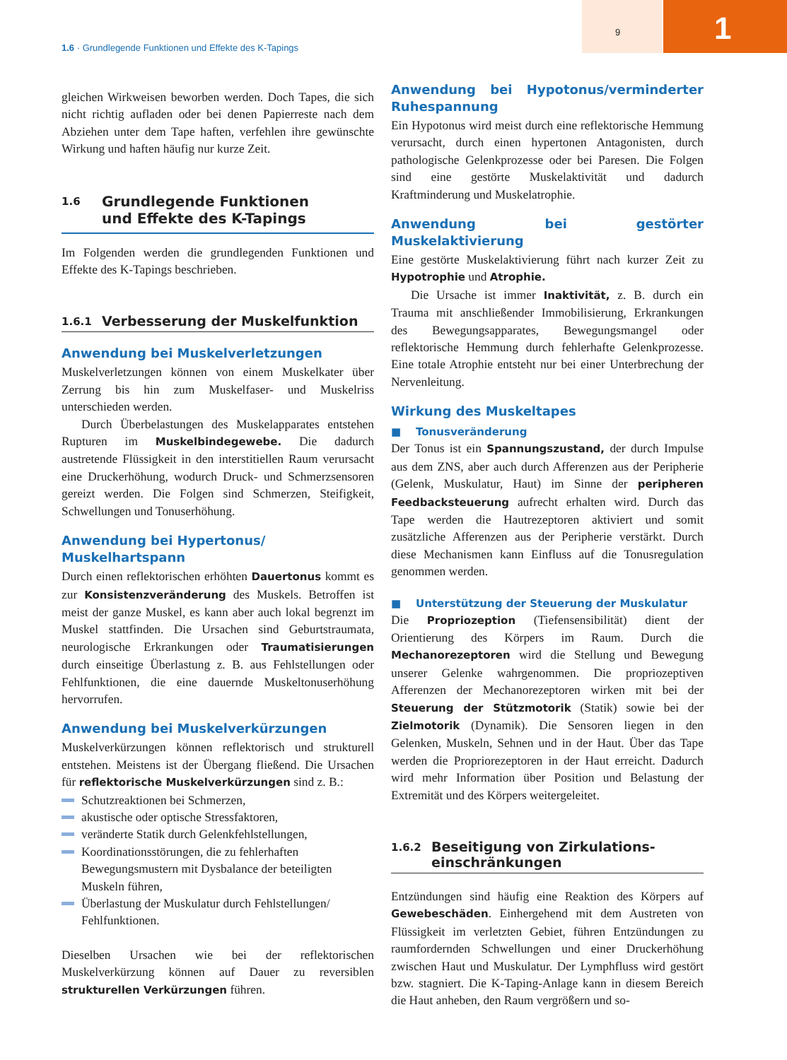9 1
1.6 · Grundlegende Funktionen und Effekte des K-Tapings
gleichen Wirkweisen beworben werden. Doch Tapes, die sich nicht richtig aufladen oder bei denen Papierreste nach dem Abziehen unter dem Tape haften, verfehlen ihre gewünschte Wirkung und haften häufig nur kurze Zeit.
1.6 Grundlegende Funktionen
und Effekte des K-Tapings
Im Folgenden werden die grundlegenden Funktionen und Effekte des K-Tapings beschrieben.
1.6.1 Verbesserung der Muskelfunktion
Anwendung bei Muskelverletzungen
Muskelverletzungen können von einem Muskelkater über Zerrung bis hin zum Muskelfaser- und Muskelriss unterschieden werden.
Durch Überbelastungen des Muskelapparates entstehen Rupturen im Muskelbindegewebe. Die dadurch austretende Flüssigkeit in den interstitiellen Raum verursacht eine Druckerhöhung, wodurch Druck- und Schmerzsensoren gereizt werden. Die Folgen sind Schmerzen, Steifigkeit, Schwellungen und Tonuserhöhung.
Anwendung bei Hypertonus/
Muskelhartspann
Durch einen reflektorischen erhöhten Dauertonus kommt es zur Konsistenzveränderung des Muskels. Betroffen ist meist der ganze Muskel, es kann aber auch lokal begrenzt im Muskel stattfinden. Die Ursachen sind Geburtstraumata, neurologische Erkrankungen oder Traumatisierungen durch einseitige Überlastung z. B. aus Fehlstellungen oder Fehlfunktionen, die eine dauernde Muskeltonuserhöhung hervorrufen.
Anwendung bei Muskelverkürzungen
Muskelverkürzungen können reflektorisch und strukturell entstehen. Meistens ist der Übergang fließend. Die Ursachen für reflektorische Muskelverkürzungen sind z. B.:
Schutzreaktionen bei Schmerzen,
akustische oder optische Stressfaktoren,
veränderte Statik durch Gelenkfehlstellungen,
Koordinationsstörungen, die zu fehlerhaften Bewegungsmustern mit Dysbalance der beteiligten Muskeln führen,
Überlastung der Muskulatur durch Fehlstellungen/ Fehlfunktionen.
Dieselben Ursachen wie bei der reflektorischen Muskelverkürzung können auf Dauer zu reversiblen strukturellen Verkürzungen führen.
Anwendung bei Hypotonus/verminderter Ruhespannung
Ein Hypotonus wird meist durch eine reflektorische Hemmung verursacht, durch einen hypertonen Antagonisten, durch pathologische Gelenkprozesse oder bei Paresen. Die Folgen sind eine gestörte Muskelaktivität und dadurch Kraftminderung und Muskelatrophie.
Anwendung bei gestörter Muskelaktivierung
Eine gestörte Muskelaktivierung führt nach kurzer Zeit zu Hypotrophie und Atrophie.
Die Ursache ist immer Inaktivität, z. B. durch ein Trauma mit anschließender Immobilisierung, Erkrankungen des Bewegungsapparates, Bewegungsmangel oder reflektorische Hemmung durch fehlerhafte Gelenkprozesse. Eine totale Atrophie entsteht nur bei einer Unterbrechung der Nervenleitung.
Wirkung des Muskeltapes
■ Tonusveränderung
Der Tonus ist ein Spannungszustand, der durch Impulse aus dem ZNS, aber auch durch Afferenzen aus der Peripherie (Gelenk, Muskulatur, Haut) im Sinne der peripheren Feedbacksteuerung aufrecht erhalten wird. Durch das Tape werden die Hautrezeptoren aktiviert und somit zusätzliche Afferenzen aus der Peripherie verstärkt. Durch diese Mechanismen kann Einfluss auf die Tonusregulation genommen werden.
■ Unterstützung der Steuerung der Muskulatur
Die Propriozeption (Tiefensensibilität) dient der Orientierung des Körpers im Raum. Durch die Mechanorezeptoren wird die Stellung und Bewegung unserer Gelenke wahrgenommen. Die propriozeptiven Afferenzen der Mechanorezeptoren wirken mit bei der Steuerung der Stützmotorik (Statik) sowie bei der Zielmotorik (Dynamik). Die Sensoren liegen in den Gelenken, Muskeln, Sehnen und in der Haut. Über das Tape werden die Propriorezeptoren in der Haut erreicht. Dadurch wird mehr Information über Position und Belastung der Extremität und des Körpers weitergeleitet.
1.6.2 Beseitigung von Zirkulations-
einschränkungen
Entzündungen sind häufig eine Reaktion des Körpers auf Gewebeschäden. Einhergehend mit dem Austreten von Flüssigkeit im verletzten Gebiet, führen Entzündungen zu raumfordernden Schwellungen und einer Druckerhöhung zwischen Haut und Muskulatur. Der Lymphfluss wird gestört bzw. stagniert. Die K-Taping-Anlage kann in diesem Bereich die Haut anheben, den Raum vergrößern und so-